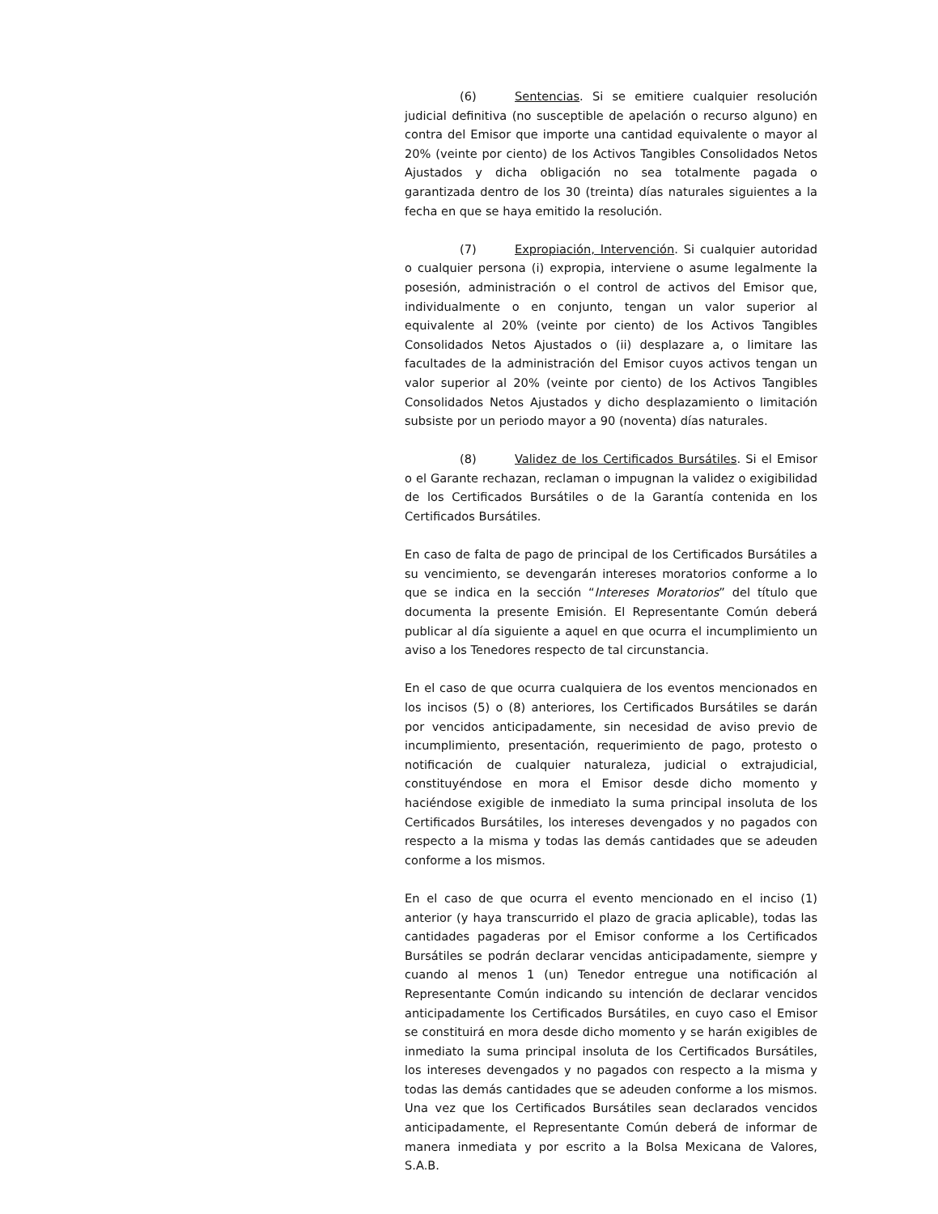(6) Sentencias. Si se emitiere cualquier resolución judicial definitiva (no susceptible de apelación o recurso alguno) en contra del Emisor que importe una cantidad equivalente o mayor al 20% (veinte por ciento) de los Activos Tangibles Consolidados Netos Ajustados y dicha obligación no sea totalmente pagada o garantizada dentro de los 30 (treinta) días naturales siguientes a la fecha en que se haya emitido la resolución.
(7) Expropiación, Intervención. Si cualquier autoridad o cualquier persona (i) expropia, interviene o asume legalmente la posesión, administración o el control de activos del Emisor que, individualmente o en conjunto, tengan un valor superior al equivalente al 20% (veinte por ciento) de los Activos Tangibles Consolidados Netos Ajustados o (ii) desplazare a, o limitare las facultades de la administración del Emisor cuyos activos tengan un valor superior al 20% (veinte por ciento) de los Activos Tangibles Consolidados Netos Ajustados y dicho desplazamiento o limitación subsiste por un periodo mayor a 90 (noventa) días naturales.
(8) Validez de los Certificados Bursátiles. Si el Emisor o el Garante rechazan, reclaman o impugnan la validez o exigibilidad de los Certificados Bursátiles o de la Garantía contenida en los Certificados Bursátiles.
En caso de falta de pago de principal de los Certificados Bursátiles a su vencimiento, se devengarán intereses moratorios conforme a lo que se indica en la sección “Intereses Moratorios” del título que documenta la presente Emisión. El Representante Común deberá publicar al día siguiente a aquel en que ocurra el incumplimiento un aviso a los Tenedores respecto de tal circunstancia.
En el caso de que ocurra cualquiera de los eventos mencionados en los incisos (5) o (8) anteriores, los Certificados Bursátiles se darán por vencidos anticipadamente, sin necesidad de aviso previo de incumplimiento, presentación, requerimiento de pago, protesto o notificación de cualquier naturaleza, judicial o extrajudicial, constituyéndose en mora el Emisor desde dicho momento y haciéndose exigible de inmediato la suma principal insoluta de los Certificados Bursátiles, los intereses devengados y no pagados con respecto a la misma y todas las demás cantidades que se adeuden conforme a los mismos.
En el caso de que ocurra el evento mencionado en el inciso (1) anterior (y haya transcurrido el plazo de gracia aplicable), todas las cantidades pagaderas por el Emisor conforme a los Certificados Bursátiles se podrán declarar vencidas anticipadamente, siempre y cuando al menos 1 (un) Tenedor entregue una notificación al Representante Común indicando su intención de declarar vencidos anticipadamente los Certificados Bursátiles, en cuyo caso el Emisor se constituirá en mora desde dicho momento y se harán exigibles de inmediato la suma principal insoluta de los Certificados Bursátiles, los intereses devengados y no pagados con respecto a la misma y todas las demás cantidades que se adeuden conforme a los mismos. Una vez que los Certificados Bursátiles sean declarados vencidos anticipadamente, el Representante Común deberá de informar de manera inmediata y por escrito a la Bolsa Mexicana de Valores, S.A.B.